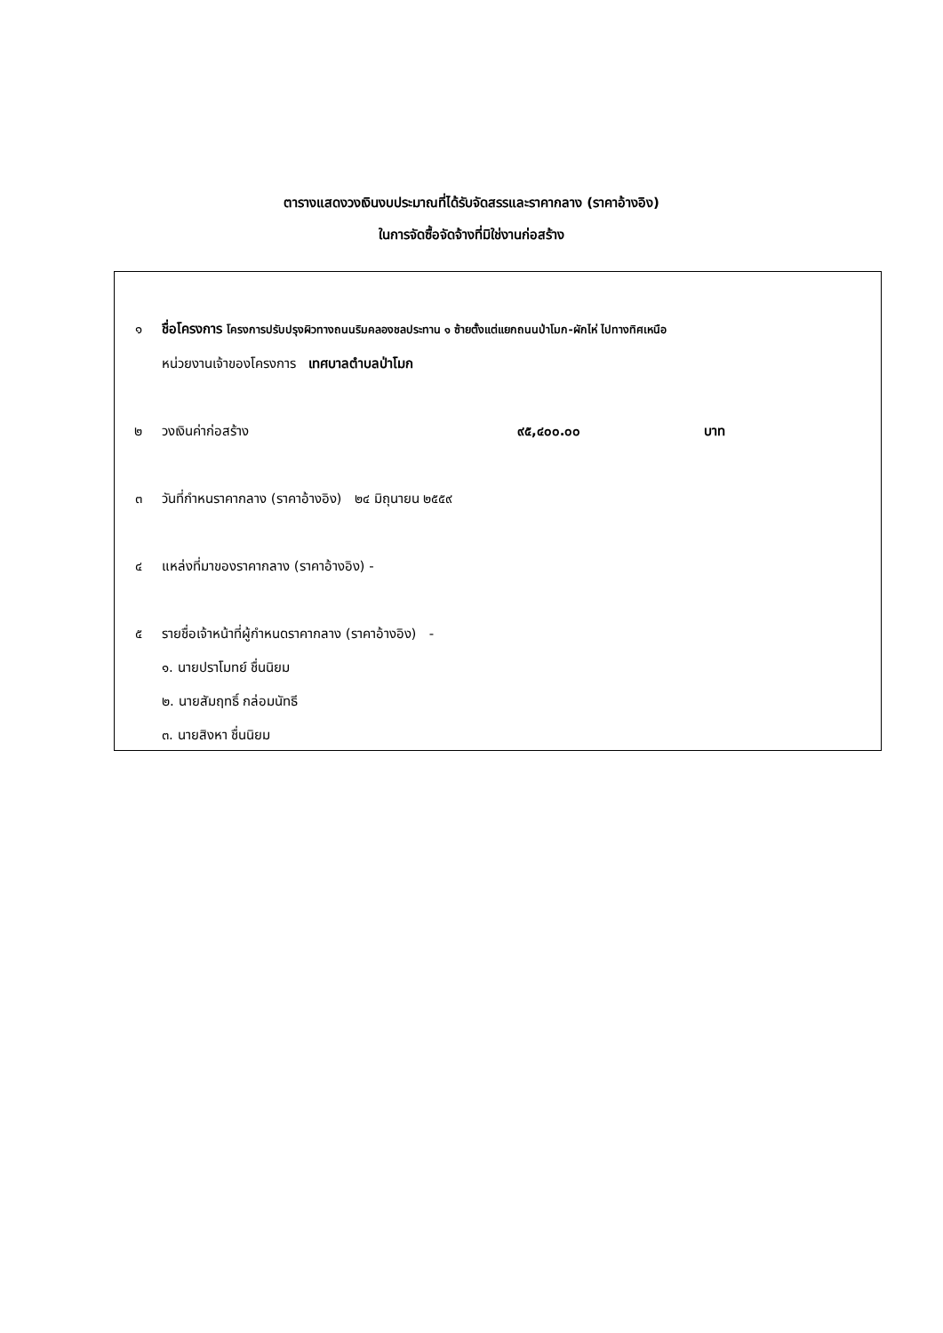ตารางแสดงวงเงินงบประมาณที่ได้รับจัดสรรและราคากลาง (ราคาอ้างอิง)
ในการจัดซื้อจัดจ้างที่มิใช่งานก่อสร้าง
๑ ชื่อโครงการ โครงการปรับปรุงผิวทางถนนริมคลองชลประทาน ๑ ซ้ายตั้งแต่แยกถนนป่าโมก-ผักไห่ ไปทางทิศเหนือ
หน่วยงานเจ้าของโครงการ เทศบาลตำบลป่าโมก
๒ วงเงินค่าก่อสร้าง ๙๕,๔๐๐.๐๐ บาท
๓ วันที่กำหนราคากลาง (ราคาอ้างอิง) ๒๔ มิถุนายน ๒๕๕๙
๔ แหล่งที่มาของราคากลาง (ราคาอ้างอิง) -
๕ รายชื่อเจ้าหน้าที่ผู้กำหนดราคากลาง (ราคาอ้างอิง) -
๑. นายปราโมทย์ ชื่นนิยม
๒. นายสัมฤทธิ์ กล่อมนัทธี
๓. นายสิงหา ชื่นนิยม